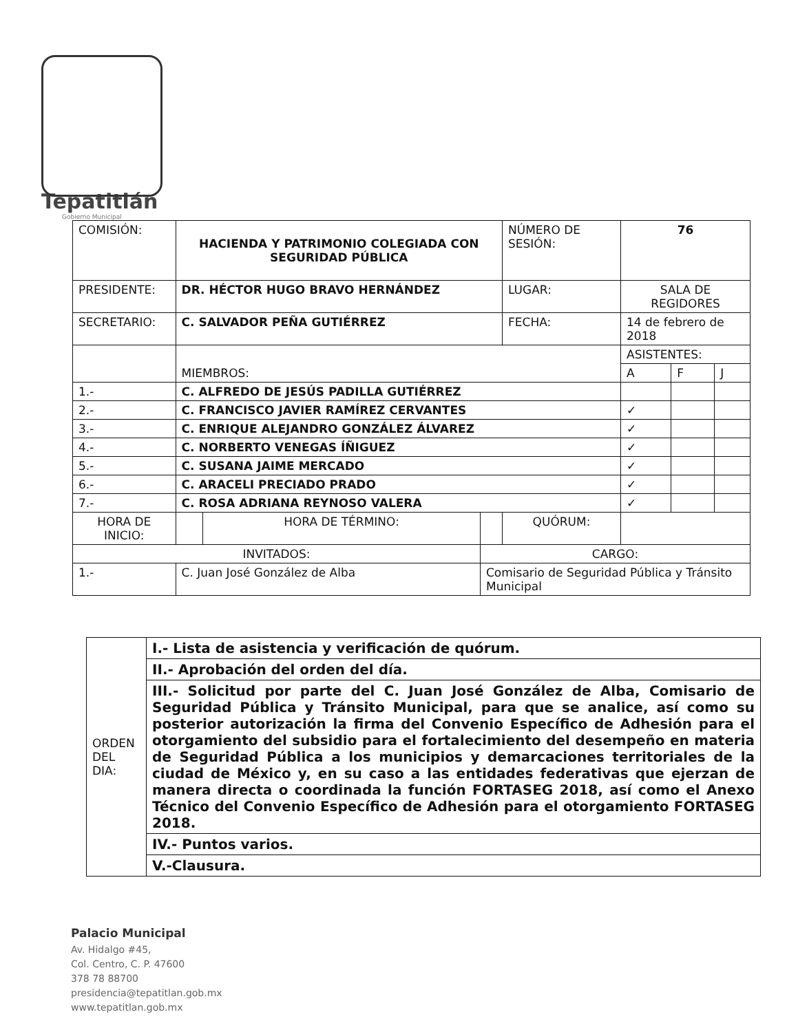Tepatitlán
Gobierno Municipal
| COMISIÓN: | HACIENDA Y PATRIMONIO COLEGIADA CON SEGURIDAD PÚBLICA | | | NÚMERO DE SESIÓN: | 76 | | |
| PRESIDENTE: | DR. HÉCTOR HUGO BRAVO HERNÁNDEZ | | | LUGAR: | SALA DE REGIDORES | | |
| SECRETARIO: | C. SALVADOR PEÑA GUTIÉRREZ | | | FECHA: | 14 de febrero de 2018 | | |
| | MIEMBROS: | | | | ASISTENTES: | | |
| | | | | | A | F | J |
| 1.- | C. ALFREDO DE JESÚS PADILLA GUTIÉRREZ | | | | | | |
| 2.- | C. FRANCISCO JAVIER RAMÍREZ CERVANTES | | | | ✓ | | |
| 3.- | C. ENRIQUE ALEJANDRO GONZÁLEZ ÁLVAREZ | | | | ✓ | | |
| 4.- | C. NORBERTO VENEGAS ÍÑIGUEZ | | | | ✓ | | |
| 5.- | C. SUSANA JAIME MERCADO | | | | ✓ | | |
| 6.- | C. ARACELI PRECIADO PRADO | | | | ✓ | | |
| 7.- | C. ROSA ADRIANA REYNOSO VALERA | | | | ✓ | | |
| HORA DE INICIO: | | HORA DE TÉRMINO: | | QUÓRUM: | | | |
| INVITADOS: | | | CARGO: | | | | |
| 1.- | C. Juan José González de Alba | | Comisario de Seguridad Pública y Tránsito Municipal | | | | |
| ORDEN DEL DIA: | I.- Lista de asistencia y verificación de quórum. |
| | II.- Aprobación del orden del día. |
| | III.- Solicitud por parte del C. Juan José González de Alba, Comisario de Seguridad Pública y Tránsito Municipal, para que se analice, así como su posterior autorización la firma del Convenio Específico de Adhesión para el otorgamiento del subsidio para el fortalecimiento del desempeño en materia de Seguridad Pública a los municipios y demarcaciones territoriales de la ciudad de México y, en su caso a las entidades federativas que ejerzan de manera directa o coordinada la función FORTASEG 2018, así como el Anexo Técnico del Convenio Específico de Adhesión para el otorgamiento FORTASEG 2018. |
| | IV.- Puntos varios. |
| | V.-Clausura. |
Palacio Municipal
Av. Hidalgo #45,
Col. Centro, C. P. 47600
378 78 88700
presidencia@tepatitlan.gob.mx
www.tepatitlan.gob.mx